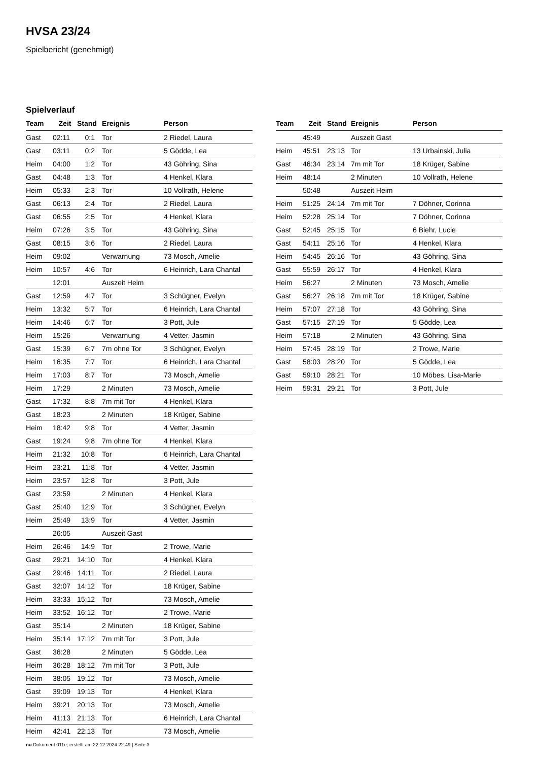HVSA 23/24
Spielbericht (genehmigt)
Spielverlauf
| Team | Zeit | Stand | Ereignis | Person |
| --- | --- | --- | --- | --- |
| Gast | 02:11 | 0:1 | Tor | 2 Riedel, Laura |
| Gast | 03:11 | 0:2 | Tor | 5 Gödde, Lea |
| Heim | 04:00 | 1:2 | Tor | 43 Göhring, Sina |
| Gast | 04:48 | 1:3 | Tor | 4 Henkel, Klara |
| Heim | 05:33 | 2:3 | Tor | 10 Vollrath, Helene |
| Gast | 06:13 | 2:4 | Tor | 2 Riedel, Laura |
| Gast | 06:55 | 2:5 | Tor | 4 Henkel, Klara |
| Heim | 07:26 | 3:5 | Tor | 43 Göhring, Sina |
| Gast | 08:15 | 3:6 | Tor | 2 Riedel, Laura |
| Heim | 09:02 | | Verwarnung | 73 Mosch, Amelie |
| Heim | 10:57 | 4:6 | Tor | 6 Heinrich, Lara Chantal |
| | 12:01 | | Auszeit Heim | |
| Gast | 12:59 | 4:7 | Tor | 3 Schügner, Evelyn |
| Heim | 13:32 | 5:7 | Tor | 6 Heinrich, Lara Chantal |
| Heim | 14:46 | 6:7 | Tor | 3 Pott, Jule |
| Heim | 15:26 | | Verwarnung | 4 Vetter, Jasmin |
| Gast | 15:39 | 6:7 | 7m ohne Tor | 3 Schügner, Evelyn |
| Heim | 16:35 | 7:7 | Tor | 6 Heinrich, Lara Chantal |
| Heim | 17:03 | 8:7 | Tor | 73 Mosch, Amelie |
| Heim | 17:29 | | 2 Minuten | 73 Mosch, Amelie |
| Gast | 17:32 | 8:8 | 7m mit Tor | 4 Henkel, Klara |
| Gast | 18:23 | | 2 Minuten | 18 Krüger, Sabine |
| Heim | 18:42 | 9:8 | Tor | 4 Vetter, Jasmin |
| Gast | 19:24 | 9:8 | 7m ohne Tor | 4 Henkel, Klara |
| Heim | 21:32 | 10:8 | Tor | 6 Heinrich, Lara Chantal |
| Heim | 23:21 | 11:8 | Tor | 4 Vetter, Jasmin |
| Heim | 23:57 | 12:8 | Tor | 3 Pott, Jule |
| Gast | 23:59 | | 2 Minuten | 4 Henkel, Klara |
| Gast | 25:40 | 12:9 | Tor | 3 Schügner, Evelyn |
| Heim | 25:49 | 13:9 | Tor | 4 Vetter, Jasmin |
| | 26:05 | | Auszeit Gast | |
| Heim | 26:46 | 14:9 | Tor | 2 Trowe, Marie |
| Gast | 29:21 | 14:10 | Tor | 4 Henkel, Klara |
| Gast | 29:46 | 14:11 | Tor | 2 Riedel, Laura |
| Gast | 32:07 | 14:12 | Tor | 18 Krüger, Sabine |
| Heim | 33:33 | 15:12 | Tor | 73 Mosch, Amelie |
| Heim | 33:52 | 16:12 | Tor | 2 Trowe, Marie |
| Gast | 35:14 | | 2 Minuten | 18 Krüger, Sabine |
| Heim | 35:14 | 17:12 | 7m mit Tor | 3 Pott, Jule |
| Gast | 36:28 | | 2 Minuten | 5 Gödde, Lea |
| Heim | 36:28 | 18:12 | 7m mit Tor | 3 Pott, Jule |
| Heim | 38:05 | 19:12 | Tor | 73 Mosch, Amelie |
| Gast | 39:09 | 19:13 | Tor | 4 Henkel, Klara |
| Heim | 39:21 | 20:13 | Tor | 73 Mosch, Amelie |
| Heim | 41:13 | 21:13 | Tor | 6 Heinrich, Lara Chantal |
| Heim | 42:41 | 22:13 | Tor | 73 Mosch, Amelie |
| Team | Zeit | Stand | Ereignis | Person |
| --- | --- | --- | --- | --- |
| | 45:49 | | Auszeit Gast | |
| Heim | 45:51 | 23:13 | Tor | 13 Urbainski, Julia |
| Gast | 46:34 | 23:14 | 7m mit Tor | 18 Krüger, Sabine |
| Heim | 48:14 | | 2 Minuten | 10 Vollrath, Helene |
| | 50:48 | | Auszeit Heim | |
| Heim | 51:25 | 24:14 | 7m mit Tor | 7 Döhner, Corinna |
| Heim | 52:28 | 25:14 | Tor | 7 Döhner, Corinna |
| Gast | 52:45 | 25:15 | Tor | 6 Biehr, Lucie |
| Gast | 54:11 | 25:16 | Tor | 4 Henkel, Klara |
| Heim | 54:45 | 26:16 | Tor | 43 Göhring, Sina |
| Gast | 55:59 | 26:17 | Tor | 4 Henkel, Klara |
| Heim | 56:27 | | 2 Minuten | 73 Mosch, Amelie |
| Gast | 56:27 | 26:18 | 7m mit Tor | 18 Krüger, Sabine |
| Heim | 57:07 | 27:18 | Tor | 43 Göhring, Sina |
| Gast | 57:15 | 27:19 | Tor | 5 Gödde, Lea |
| Heim | 57:18 | | 2 Minuten | 43 Göhring, Sina |
| Heim | 57:45 | 28:19 | Tor | 2 Trowe, Marie |
| Gast | 58:03 | 28:20 | Tor | 5 Gödde, Lea |
| Gast | 59:10 | 28:21 | Tor | 10 Möbes, Lisa-Marie |
| Heim | 59:31 | 29:21 | Tor | 3 Pott, Jule |
nu.Dokument 011e, erstellt am 22.12.2024 22:49 | Seite 3